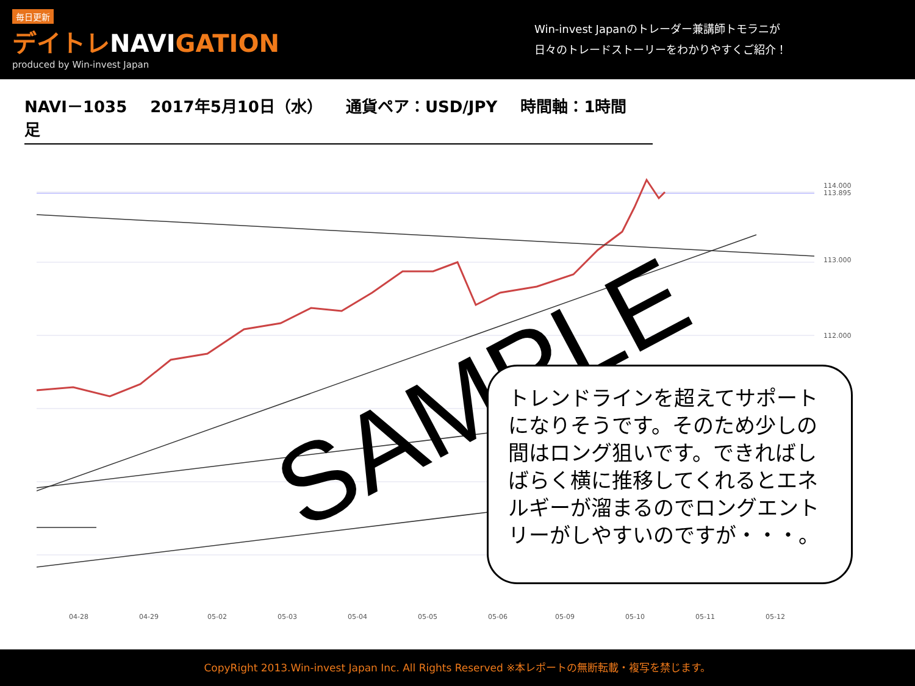毎日更新
デイトレNAVIGATION
produced by Win-invest Japan
Win-invest Japanのトレーダー兼講師トモラニが
日々のトレードストーリーをわかりやすくご紹介！
NAVI－1035 2017年5月10日（水） 通貨ペア：USD/JPY 時間軸：1時間足
114.000
113.895
113.000
112.000
04-28
04-29
05-02
05-03
05-04
05-05
05-06
05-09
05-10
05-11
05-12
SAMPLE
トレンドラインを超えてサポートになりそうです。そのため少しの間はロング狙いです。できればしばらく横に推移してくれるとエネルギーが溜まるのでロングエントリーがしやすいのですが・・・。
CopyRight 2013.Win-invest Japan Inc. All Rights Reserved ※本レポートの無断転載・複写を禁じます。